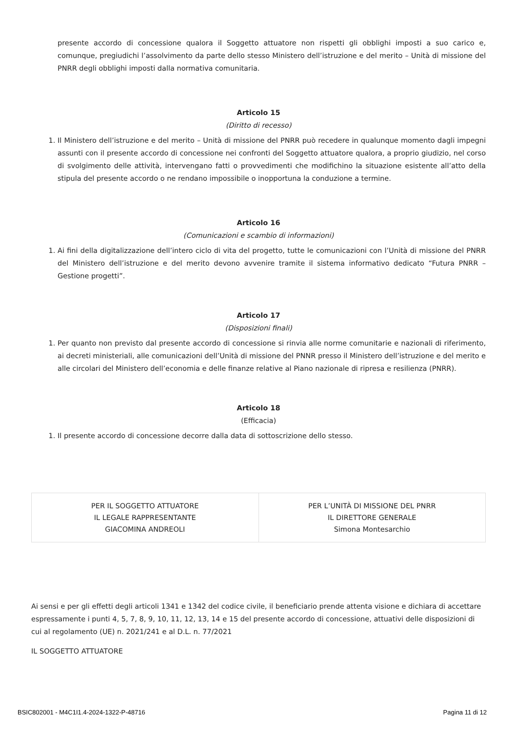presente accordo di concessione qualora il Soggetto attuatore non rispetti gli obblighi imposti a suo carico e, comunque, pregiudichi l’assolvimento da parte dello stesso Ministero dell’istruzione e del merito – Unità di missione del PNRR degli obblighi imposti dalla normativa comunitaria.
Articolo 15
(Diritto di recesso)
1. Il Ministero dell’istruzione e del merito – Unità di missione del PNRR può recedere in qualunque momento dagli impegni assunti con il presente accordo di concessione nei confronti del Soggetto attuatore qualora, a proprio giudizio, nel corso di svolgimento delle attività, intervengano fatti o provvedimenti che modifichino la situazione esistente all’atto della stipula del presente accordo o ne rendano impossibile o inopportuna la conduzione a termine.
Articolo 16
(Comunicazioni e scambio di informazioni)
1. Ai fini della digitalizzazione dell’intero ciclo di vita del progetto, tutte le comunicazioni con l’Unità di missione del PNRR del Ministero dell’istruzione e del merito devono avvenire tramite il sistema informativo dedicato “Futura PNRR – Gestione progetti”.
Articolo 17
(Disposizioni finali)
1. Per quanto non previsto dal presente accordo di concessione si rinvia alle norme comunitarie e nazionali di riferimento, ai decreti ministeriali, alle comunicazioni dell’Unità di missione del PNNR presso il Ministero dell’istruzione e del merito e alle circolari del Ministero dell’economia e delle finanze relative al Piano nazionale di ripresa e resilienza (PNRR).
Articolo 18
(Efficacia)
1. Il presente accordo di concessione decorre dalla data di sottoscrizione dello stesso.
| PER IL SOGGETTO ATTUATORE IL LEGALE RAPPRESENTANTE GIACOMINA ANDREOLI | PER L’UNITÀ DI MISSIONE DEL PNRR IL DIRETTORE GENERALE Simona Montesarchio |
Ai sensi e per gli effetti degli articoli 1341 e 1342 del codice civile, il beneficiario prende attenta visione e dichiara di accettare espressamente i punti 4, 5, 7, 8, 9, 10, 11, 12, 13, 14 e 15 del presente accordo di concessione, attuativi delle disposizioni di cui al regolamento (UE) n. 2021/241 e al D.L. n. 77/2021
IL SOGGETTO ATTUATORE
BSIC802001 - M4C1I1.4-2024-1322-P-48716 Pagina 11 di 12